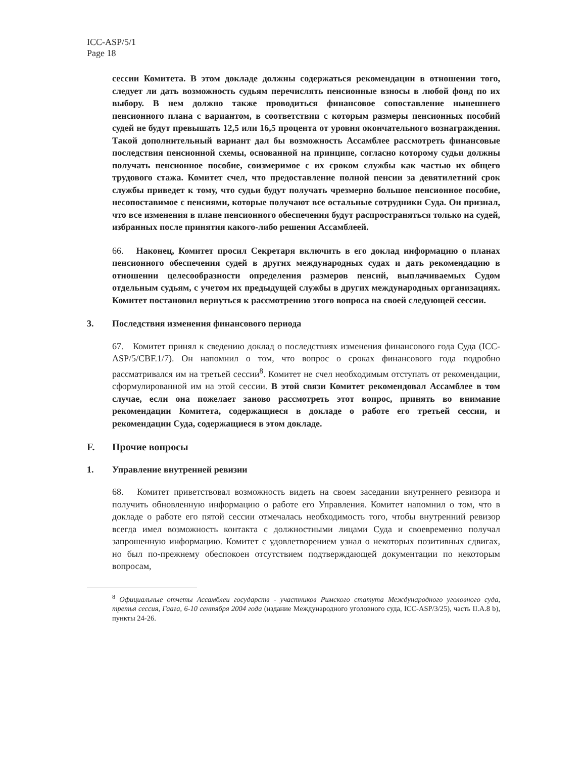ICC-ASP/5/1
Page 18
сессии Комитета. В этом докладе должны содержаться рекомендации в отношении того, следует ли дать возможность судьям перечислять пенсионные взносы в любой фонд по их выбору. В нем должно также проводиться финансовое сопоставление нынешнего пенсионного плана с вариантом, в соответствии с которым размеры пенсионных пособий судей не будут превышать 12,5 или 16,5 процента от уровня окончательного вознаграждения. Такой дополнительный вариант дал бы возможность Ассамблее рассмотреть финансовые последствия пенсионной схемы, основанной на принципе, согласно которому судьи должны получать пенсионное пособие, соизмеримое с их сроком службы как частью их общего трудового стажа. Комитет счел, что предоставление полной пенсии за девятилетний срок службы приведет к тому, что судьи будут получать чрезмерно большое пенсионное пособие, несопоставимое с пенсиями, которые получают все остальные сотрудники Суда. Он признал, что все изменения в плане пенсионного обеспечения будут распространяться только на судей, избранных после принятия какого-либо решения Ассамблеей.
66. Наконец, Комитет просил Секретаря включить в его доклад информацию о планах пенсионного обеспечения судей в других международных судах и дать рекомендацию в отношении целесообразности определения размеров пенсий, выплачиваемых Судом отдельным судьям, с учетом их предыдущей службы в других международных организациях. Комитет постановил вернуться к рассмотрению этого вопроса на своей следующей сессии.
3. Последствия изменения финансового периода
67. Комитет принял к сведению доклад о последствиях изменения финансового года Суда (ICC-ASP/5/CBF.1/7). Он напомнил о том, что вопрос о сроках финансового года подробно рассматривался им на третьей сессии<sup>8</sup>. Комитет не счел необходимым отступать от рекомендации, сформулированной им на этой сессии. В этой связи Комитет рекомендовал Ассамблее в том случае, если она пожелает заново рассмотреть этот вопрос, принять во внимание рекомендации Комитета, содержащиеся в докладе о работе его третьей сессии, и рекомендации Суда, содержащиеся в этом докладе.
F. Прочие вопросы
1. Управление внутренней ревизии
68. Комитет приветствовал возможность видеть на своем заседании внутреннего ревизора и получить обновленную информацию о работе его Управления. Комитет напомнил о том, что в докладе о работе его пятой сессии отмечалась необходимость того, чтобы внутренний ревизор всегда имел возможность контакта с должностными лицами Суда и своевременно получал запрошенную информацию. Комитет с удовлетворением узнал о некоторых позитивных сдвигах, но был по-прежнему обеспокоен отсутствием подтверждающей документации по некоторым вопросам,
<sup>8</sup> Официальные отчеты Ассамблеи государств - участников Римского статута Международного уголовного суда, третья сессия, Гаага, 6-10 сентября 2004 года (издание Международного уголовного суда, ICC-ASP/3/25), часть II.A.8 b), пункты 24-26.